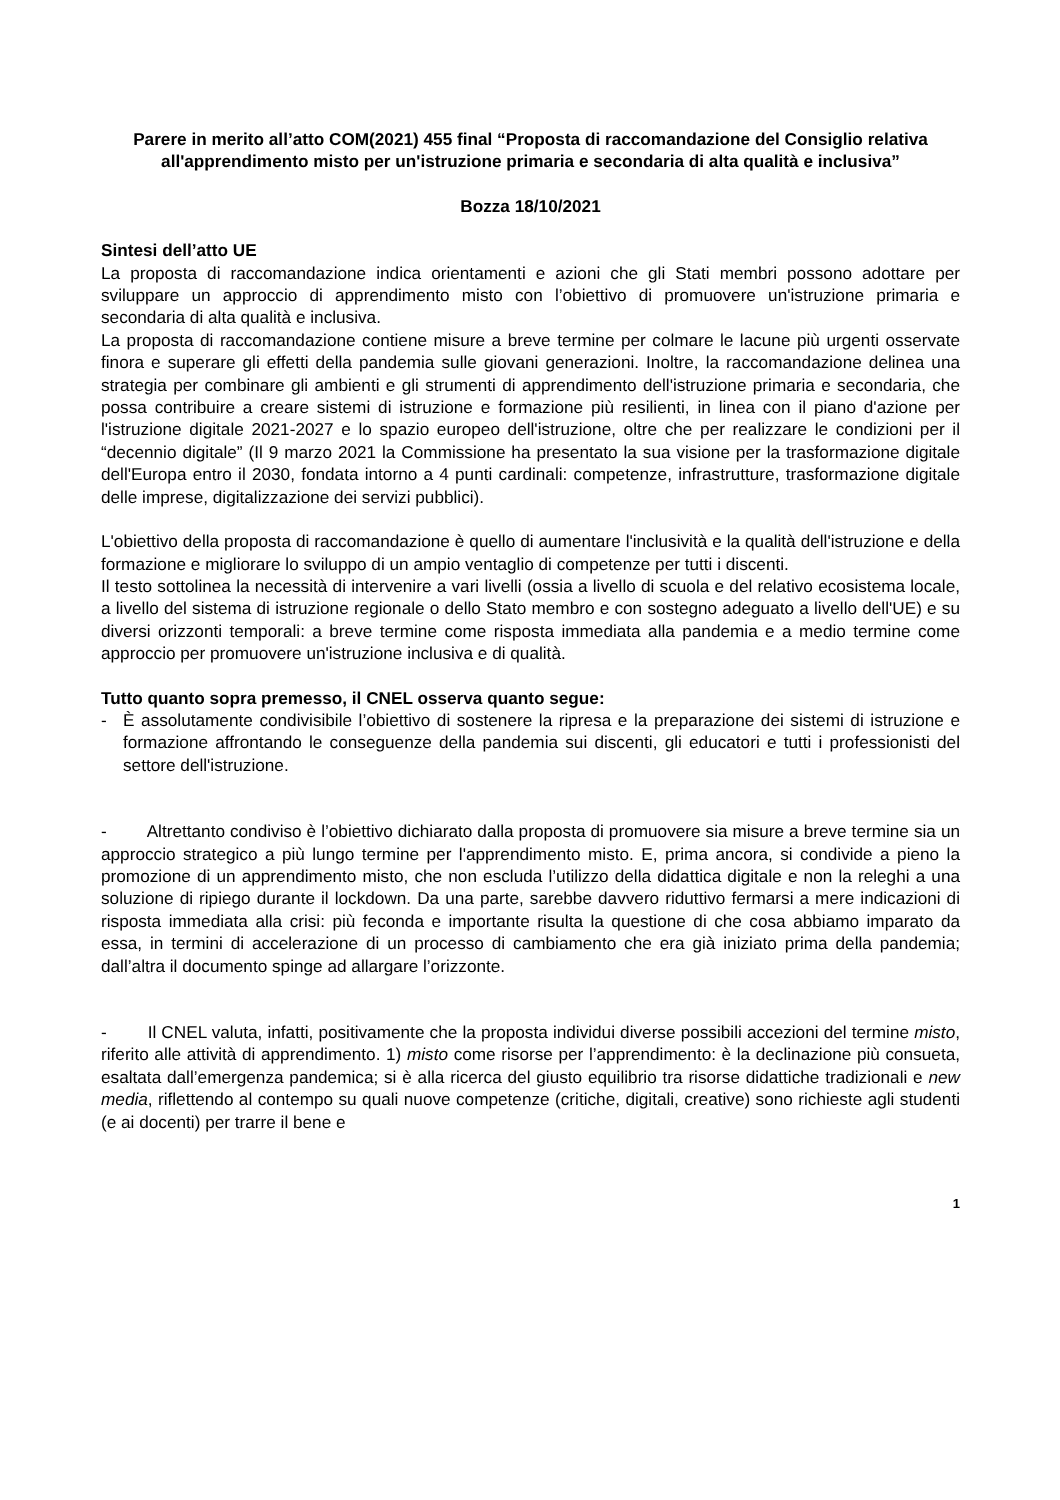Parere in merito all’atto COM(2021) 455 final “Proposta di raccomandazione del Consiglio relativa all'apprendimento misto per un'istruzione primaria e secondaria di alta qualità e inclusiva”
Bozza 18/10/2021
Sintesi dell’atto UE
La proposta di raccomandazione indica orientamenti e azioni che gli Stati membri possono adottare per sviluppare un approccio di apprendimento misto con l’obiettivo di promuovere un'istruzione primaria e secondaria di alta qualità e inclusiva.
La proposta di raccomandazione contiene misure a breve termine per colmare le lacune più urgenti osservate finora e superare gli effetti della pandemia sulle giovani generazioni. Inoltre, la raccomandazione delinea una strategia per combinare gli ambienti e gli strumenti di apprendimento dell'istruzione primaria e secondaria, che possa contribuire a creare sistemi di istruzione e formazione più resilienti, in linea con il piano d'azione per l'istruzione digitale 2021-2027 e lo spazio europeo dell'istruzione, oltre che per realizzare le condizioni per il “decennio digitale” (Il 9 marzo 2021 la Commissione ha presentato la sua visione per la trasformazione digitale dell'Europa entro il 2030, fondata intorno a 4 punti cardinali: competenze, infrastrutture, trasformazione digitale delle imprese, digitalizzazione dei servizi pubblici).
L'obiettivo della proposta di raccomandazione è quello di aumentare l'inclusività e la qualità dell'istruzione e della formazione e migliorare lo sviluppo di un ampio ventaglio di competenze per tutti i discenti.
Il testo sottolinea la necessità di intervenire a vari livelli (ossia a livello di scuola e del relativo ecosistema locale, a livello del sistema di istruzione regionale o dello Stato membro e con sostegno adeguato a livello dell'UE) e su diversi orizzonti temporali: a breve termine come risposta immediata alla pandemia e a medio termine come approccio per promuovere un'istruzione inclusiva e di qualità.
Tutto quanto sopra premesso, il CNEL osserva quanto segue:
- È assolutamente condivisibile l’obiettivo di sostenere la ripresa e la preparazione dei sistemi di istruzione e formazione affrontando le conseguenze della pandemia sui discenti, gli educatori e tutti i professionisti del settore dell'istruzione.
- Altrettanto condiviso è l’obiettivo dichiarato dalla proposta di promuovere sia misure a breve termine sia un approccio strategico a più lungo termine per l'apprendimento misto. E, prima ancora, si condivide a pieno la promozione di un apprendimento misto, che non escluda l’utilizzo della didattica digitale e non la releghi a una soluzione di ripiego durante il lockdown. Da una parte, sarebbe davvero riduttivo fermarsi a mere indicazioni di risposta immediata alla crisi: più feconda e importante risulta la questione di che cosa abbiamo imparato da essa, in termini di accelerazione di un processo di cambiamento che era già iniziato prima della pandemia; dall’altra il documento spinge ad allargare l’orizzonte.
- Il CNEL valuta, infatti, positivamente che la proposta individui diverse possibili accezioni del termine misto, riferito alle attività di apprendimento. 1) misto come risorse per l’apprendimento: è la declinazione più consueta, esaltata dall’emergenza pandemica; si è alla ricerca del giusto equilibrio tra risorse didattiche tradizionali e new media, riflettendo al contempo su quali nuove competenze (critiche, digitali, creative) sono richieste agli studenti (e ai docenti) per trarre il bene e
1